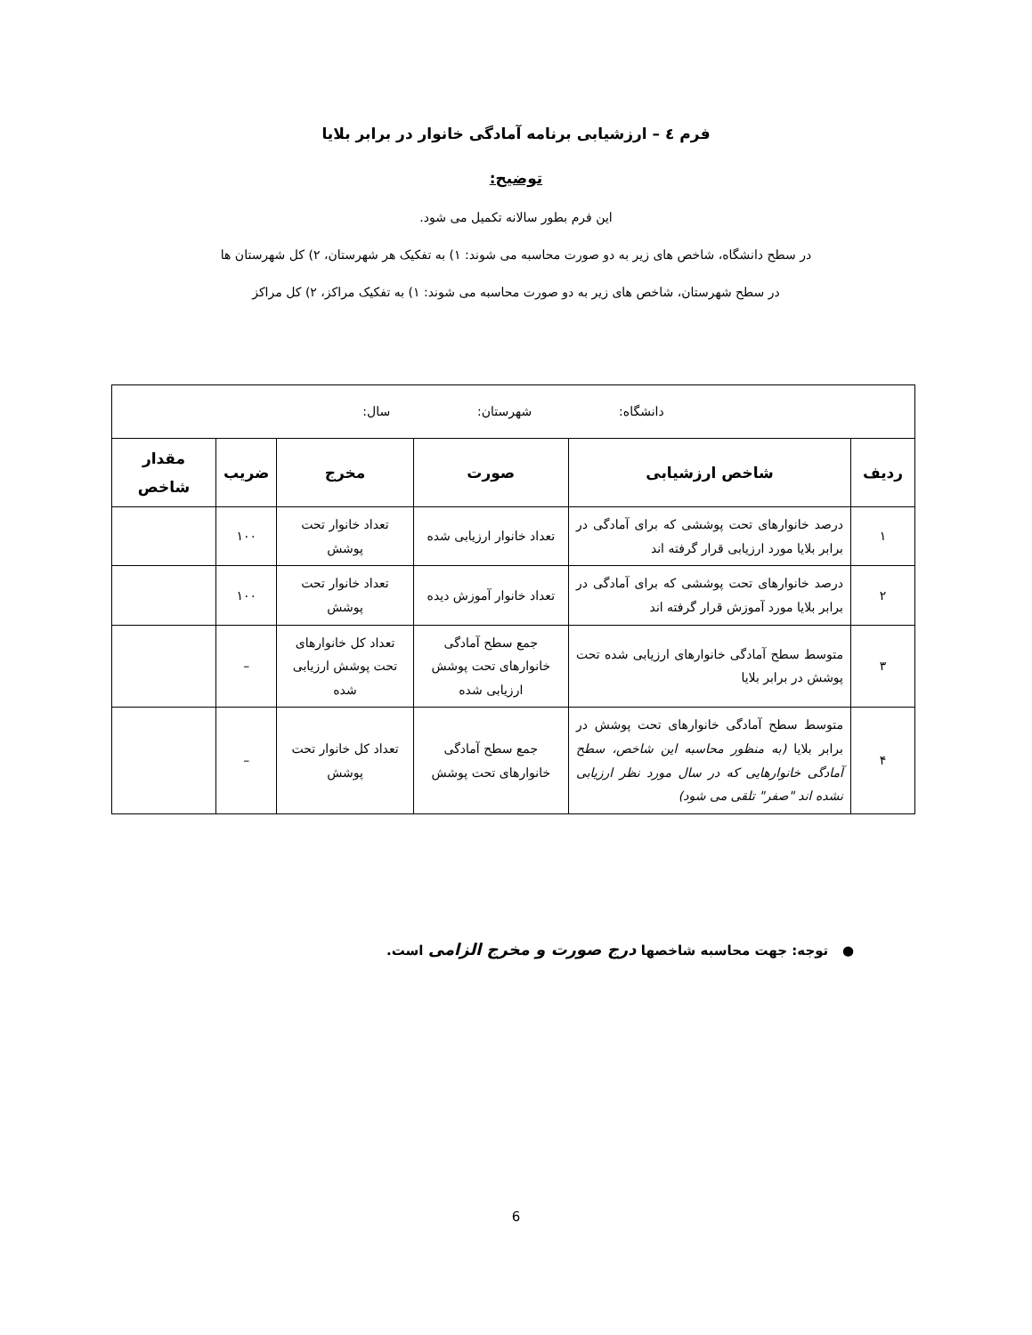فرم ٤ – ارزشیابی برنامه آمادگی خانوار در برابر بلایا
توضیح:
این فرم بطور سالانه تکمیل می شود.
در سطح دانشگاه، شاخص های زیر به دو صورت محاسبه می شوند: ۱) به تفکیک هر شهرستان، ۲) کل شهرستان ها
در سطح شهرستان، شاخص های زیر به دو صورت محاسبه می شوند: ۱) به تفکیک مراکز، ۲) کل مراکز
| دانشگاه: شهرستان: سال: | | | | | |
| ردیف | شاخص ارزشیابی | صورت | مخرج | ضریب | مقدار شاخص |
| ۱ | درصد خانوارهای تحت پوششی که برای آمادگی در برابر بلایا مورد ارزیابی قرار گرفته اند | تعداد خانوار ارزیابی شده | تعداد خانوار تحت پوشش | ۱۰۰ | |
| ۲ | درصد خانوارهای تحت پوششی که برای آمادگی در برابر بلایا مورد آموزش قرار گرفته اند | تعداد خانوار آموزش دیده | تعداد خانوار تحت پوشش | ۱۰۰ | |
| ۳ | متوسط سطح آمادگی خانوارهای ارزیابی شده تحت پوشش در برابر بلایا | جمع سطح آمادگی خانوارهای تحت پوشش ارزیابی شده | تعداد کل خانوارهای تحت پوشش ارزیابی شده | – | |
| ۴ | متوسط سطح آمادگی خانوارهای تحت پوشش در برابر بلایا (به منظور محاسبه این شاخص، سطح آمادگی خانوارهایی که در سال مورد نظر ارزیابی نشده اند "صفر" تلقی می شود) | جمع سطح آمادگی خانوارهای تحت پوشش | تعداد کل خانوار تحت پوشش | – | |
● توجه: جهت محاسبه شاخصها درج صورت و مخرج الزامی است.
6